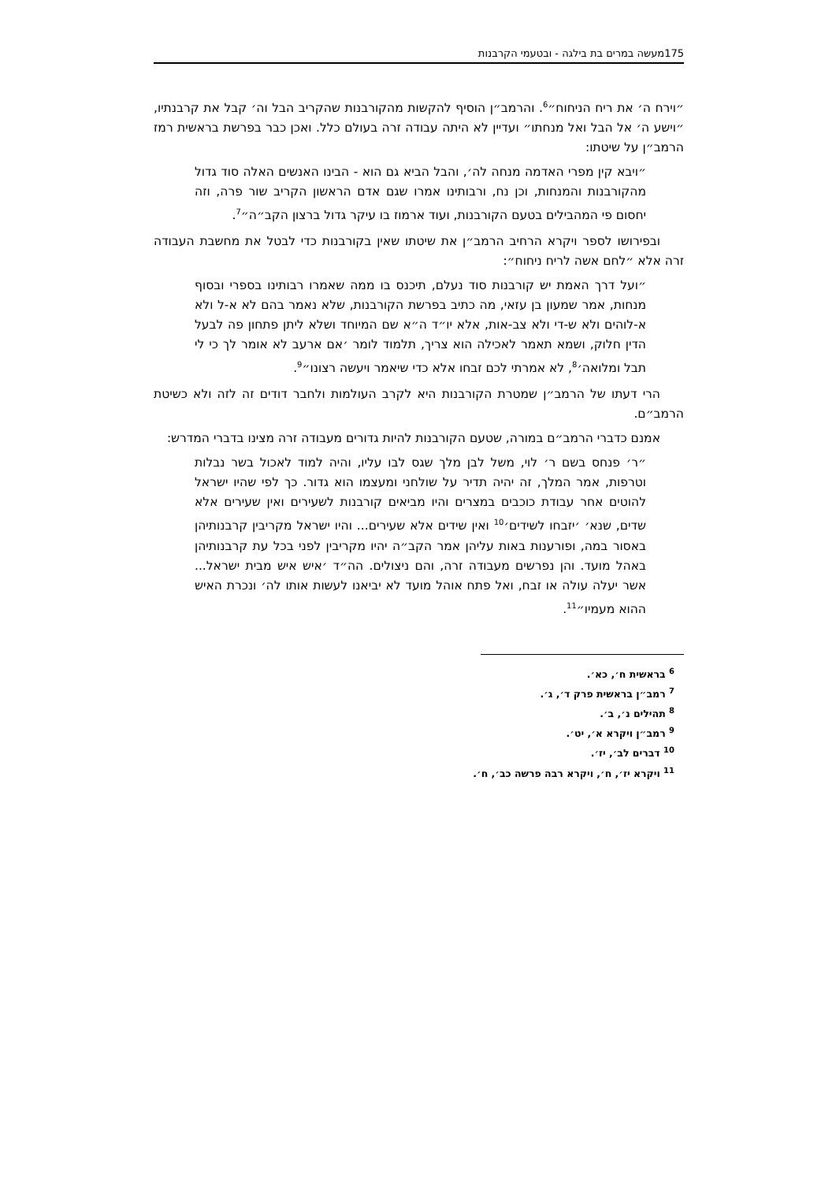175מעשה במרים בת בילגה - ובטעמי הקרבנות
״וירח ה׳ את ריח הניחוח״<sup>6</sup>. והרמב״ן הוסיף להקשות מהקורבנות שהקריב הבל וה׳ קבל את קרבנתיו, ״וישע ה׳ אל הבל ואל מנחתו״ ועדיין לא היתה עבודה זרה בעולם כלל. ואכן כבר בפרשת בראשית רמז הרמב״ן על שיטתו:
״ויבא קין מפרי האדמה מנחה לה׳, והבל הביא גם הוא - הבינו האנשים האלה סוד גדול מהקורבנות והמנחות, וכן נח, ורבותינו אמרו שגם אדם הראשון הקריב שור פרה, וזה יחסום פי המהבילים בטעם הקורבנות, ועוד ארמוז בו עיקר גדול ברצון הקב״ה״<sup>7</sup>.
ובפירושו לספר ויקרא הרחיב הרמב״ן את שיטתו שאין בקורבנות כדי לבטל את מחשבת העבודה זרה אלא ״לחם אשה לריח ניחוח״:
״ועל דרך האמת יש קורבנות סוד נעלם, תיכנס בו ממה שאמרו רבותינו בספרי ובסוף מנחות, אמר שמעון בן עזאי, מה כתיב בפרשת הקורבנות, שלא נאמר בהם לא א-ל ולא א-לוהים ולא ש-די ולא צב-אות, אלא יו״ד ה״א שם המיוחד ושלא ליתן פתחון פה לבעל הדין חלוק, ושמא תאמר לאכילה הוא צריך, תלמוד לומר ׳אם ארעב לא אומר לך כי לי תבל ומלואה׳<sup>8</sup>, לא אמרתי לכם זבחו אלא כדי שיאמר ויעשה רצונו״<sup>9</sup>.
הרי דעתו של הרמב״ן שמטרת הקורבנות היא לקרב העולמות ולחבר דודים זה לזה ולא כשיטת הרמב״ם.
אמנם כדברי הרמב״ם במורה, שטעם הקורבנות להיות גדורים מעבודה זרה מצינו בדברי המדרש:
״ר׳ פנחס בשם ר׳ לוי, משל לבן מלך שגס לבו עליו, והיה למוד לאכול בשר נבלות וטרפות, אמר המלך, זה יהיה תדיר על שולחני ומעצמו הוא גדור. כך לפי שהיו ישראל להוטים אחר עבודת כוכבים במצרים והיו מביאים קורבנות לשעירים ואין שעירים אלא שדים, שנא׳ ׳יזבחו לשידים׳<sup>10</sup> ואין שידים אלא שעירים... והיו ישראל מקריבין קרבנותיהן באסור במה, ופורענות באות עליהן אמר הקב״ה יהיו מקריבין לפני בכל עת קרבנותיהן באהל מועד. והן נפרשים מעבודה זרה, והם ניצולים. הה״ד ׳איש איש מבית ישראל... אשר יעלה עולה או זבח, ואל פתח אוהל מועד לא יביאנו לעשות אותו לה׳ ונכרת האיש ההוא מעמיו״<sup>11</sup>.
<sup>6</sup> בראשית ח׳, כא׳.
<sup>7</sup> רמב״ן בראשית פרק ד׳, ג׳.
<sup>8</sup> תהילים נ׳, ב׳.
<sup>9</sup> רמב״ן ויקרא א׳, יט׳.
<sup>10</sup> דברים לב׳, יז׳.
<sup>11</sup> ויקרא יז׳, ח׳, ויקרא רבה פרשה כב׳, ח׳.